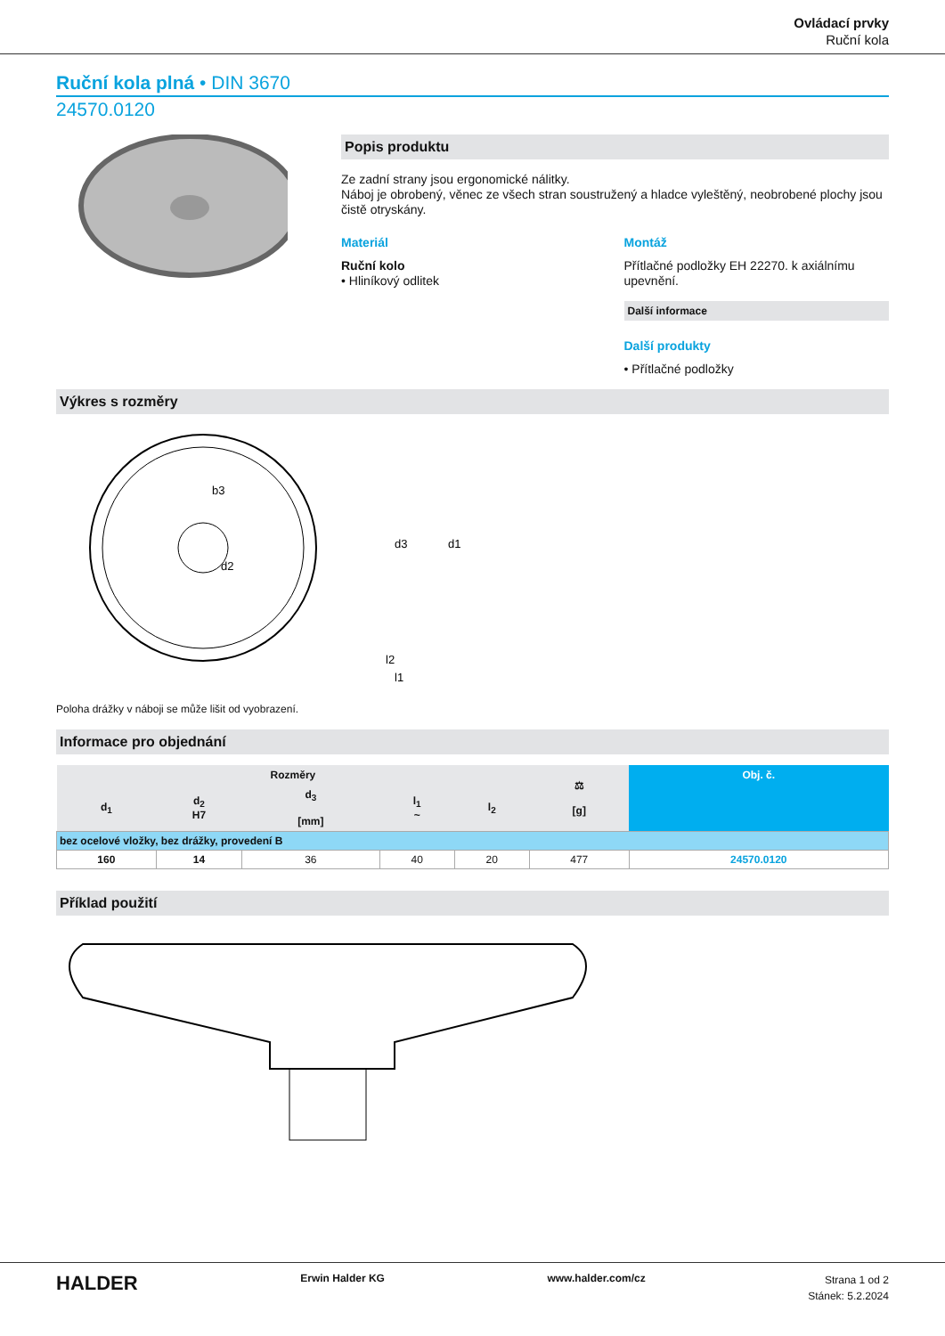Ovládací prvky
Ruční kola
Ruční kola plná • DIN 3670
24570.0120
Popis produktu
Ze zadní strany jsou ergonomické nálitky.
Náboj je obrobený, věnec ze všech stran soustružený a hladce vyleštěný, neobrobené plochy jsou čistě otryskány.
Materiál
Ruční kolo
• Hliníkový odlitek
Montáž
Přítlačné podložky EH 22270. k axiálnímu upevnění.
Další informace
Další produkty
• Přítlačné podložky
Výkres s rozměry
b3
d2
d3
d1
l2
l1
Poloha drážky v náboji se může lišit od vyobrazení.
Informace pro objednání
| Rozměry | | | | | ⚖ [g] | Obj. č. |
| --- | --- | --- | --- | --- | --- | --- |
| d<sub>1</sub> | d<sub>2</sub> H7 | d<sub>3</sub> [mm] | l<sub>1</sub> ~ | l<sub>2</sub> | | |
| bez ocelové vložky, bez drážky, provedení B | | | | | | |
| 160 | 14 | 36 | 40 | 20 | 477 | 24570.0120 |
Příklad použití
HALDER
Erwin Halder KG www.halder.com/cz
Strana 1 od 2
Stánek: 5.2.2024